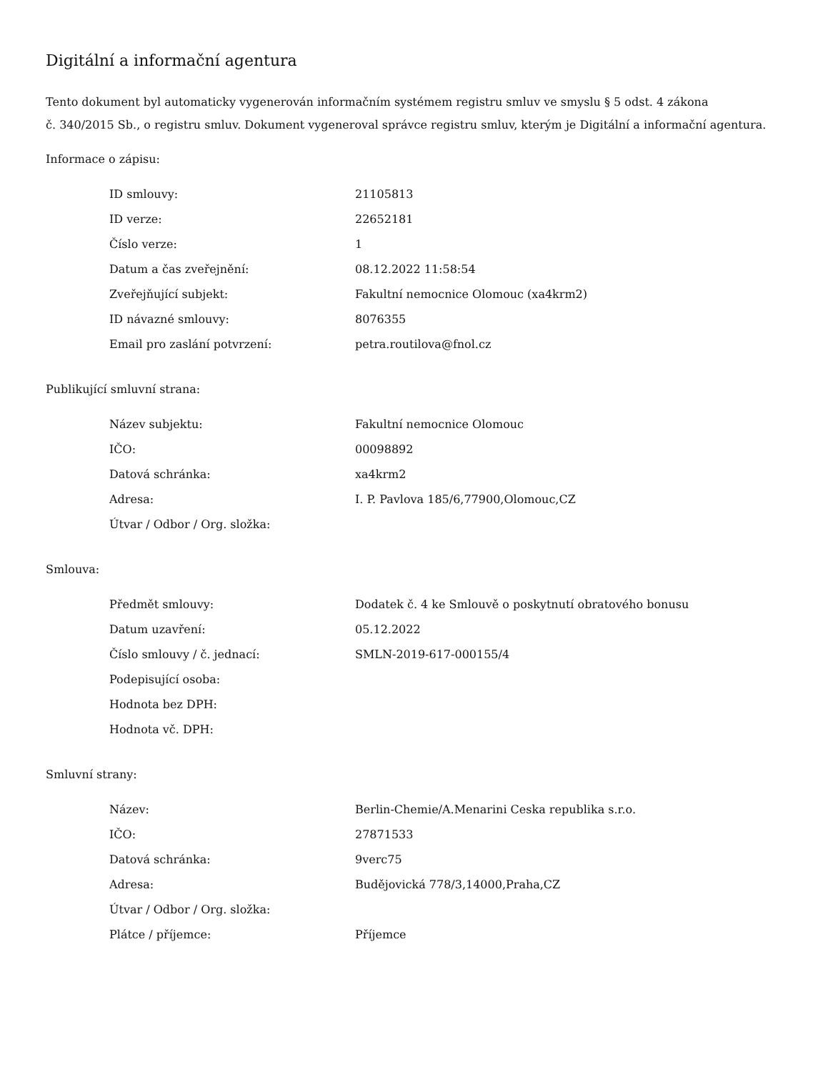Digitální a informační agentura
Tento dokument byl automaticky vygenerován informačním systémem registru smluv ve smyslu § 5 odst. 4 zákona
č. 340/2015 Sb., o registru smluv. Dokument vygeneroval správce registru smluv, kterým je Digitální a informační agentura.
Informace o zápisu:
| ID smlouvy: | 21105813 |
| ID verze: | 22652181 |
| Číslo verze: | 1 |
| Datum a čas zveřejnění: | 08.12.2022 11:58:54 |
| Zveřejňující subjekt: | Fakultní nemocnice Olomouc (xa4krm2) |
| ID návazné smlouvy: | 8076355 |
| Email pro zaslání potvrzení: | petra.routilova@fnol.cz |
Publikující smluvní strana:
| Název subjektu: | Fakultní nemocnice Olomouc |
| IČO: | 00098892 |
| Datová schránka: | xa4krm2 |
| Adresa: | I. P. Pavlova 185/6,77900,Olomouc,CZ |
| Útvar / Odbor / Org. složka: | |
Smlouva:
| Předmět smlouvy: | Dodatek č. 4 ke Smlouvě o poskytnutí obratového bonusu |
| Datum uzavření: | 05.12.2022 |
| Číslo smlouvy / č. jednací: | SMLN-2019-617-000155/4 |
| Podepisující osoba: | |
| Hodnota bez DPH: | |
| Hodnota vč. DPH: | |
Smluvní strany:
| Název: | Berlin-Chemie/A.Menarini Ceska republika s.r.o. |
| IČO: | 27871533 |
| Datová schránka: | 9verc75 |
| Adresa: | Budějovická 778/3,14000,Praha,CZ |
| Útvar / Odbor / Org. složka: | |
| Plátce / příjemce: | Příjemce |